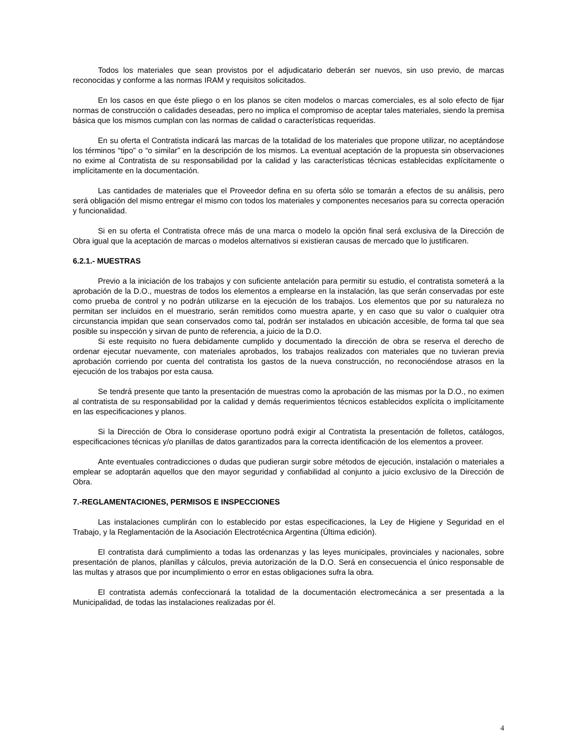Todos los materiales que sean provistos por el adjudicatario deberán ser nuevos, sin uso previo, de marcas reconocidas y conforme a las normas IRAM y requisitos solicitados.
En los casos en que éste pliego o en los planos se citen modelos o marcas comerciales, es al solo efecto de fijar normas de construcción o calidades deseadas, pero no implica el compromiso de aceptar tales materiales, siendo la premisa básica que los mismos cumplan con las normas de calidad o características requeridas.
En su oferta el Contratista indicará las marcas de la totalidad de los materiales que propone utilizar, no aceptándose los términos “tipo” o “o similar” en la descripción de los mismos. La eventual aceptación de la propuesta sin observaciones no exime al Contratista de su responsabilidad por la calidad y las características técnicas establecidas explícitamente o implícitamente en la documentación.
Las cantidades de materiales que el Proveedor defina en su oferta sólo se tomarán a efectos de su análisis, pero será obligación del mismo entregar el mismo con todos los materiales y componentes necesarios para su correcta operación y funcionalidad.
Si en su oferta el Contratista ofrece más de una marca o modelo la opción final será exclusiva de la Dirección de Obra igual que la aceptación de marcas o modelos alternativos si existieran causas de mercado que lo justificaren.
6.2.1.- MUESTRAS
Previo a la iniciación de los trabajos y con suficiente antelación para permitir su estudio, el contratista someterá a la aprobación de la D.O., muestras de todos los elementos a emplearse en la instalación, las que serán conservadas por este como prueba de control y no podrán utilizarse en la ejecución de los trabajos. Los elementos que por su naturaleza no permitan ser incluidos en el muestrario, serán remitidos como muestra aparte, y en caso que su valor o cualquier otra circunstancia impidan que sean conservados como tal, podrán ser instalados en ubicación accesible, de forma tal que sea posible su inspección y sirvan de punto de referencia, a juicio de la D.O.
Si este requisito no fuera debidamente cumplido y documentado la dirección de obra se reserva el derecho de ordenar ejecutar nuevamente, con materiales aprobados, los trabajos realizados con materiales que no tuvieran previa aprobación corriendo por cuenta del contratista los gastos de la nueva construcción, no reconociéndose atrasos en la ejecución de los trabajos por esta causa.
Se tendrá presente que tanto la presentación de muestras como la aprobación de las mismas por la D.O., no eximen al contratista de su responsabilidad por la calidad y demás requerimientos técnicos establecidos explícita o implícitamente en las especificaciones y planos.
Si la Dirección de Obra lo considerase oportuno podrá exigir al Contratista la presentación de folletos, catálogos, especificaciones técnicas y/o planillas de datos garantizados para la correcta identificación de los elementos a proveer.
Ante eventuales contradicciones o dudas que pudieran surgir sobre métodos de ejecución, instalación o materiales a emplear se adoptarán aquellos que den mayor seguridad y confiabilidad al conjunto a juicio exclusivo de la Dirección de Obra.
7.-REGLAMENTACIONES, PERMISOS E INSPECCIONES
Las instalaciones cumplirán con lo establecido por estas especificaciones, la Ley de Higiene y Seguridad en el Trabajo, y la Reglamentación de la Asociación Electrotécnica Argentina (Última edición).
El contratista dará cumplimiento a todas las ordenanzas y las leyes municipales, provinciales y nacionales, sobre presentación de planos, planillas y cálculos, previa autorización de la D.O. Será en consecuencia el único responsable de las multas y atrasos que por incumplimiento o error en estas obligaciones sufra la obra.
El contratista además confeccionará la totalidad de la documentación electromecánica a ser presentada a la Municipalidad, de todas las instalaciones realizadas por él.
4